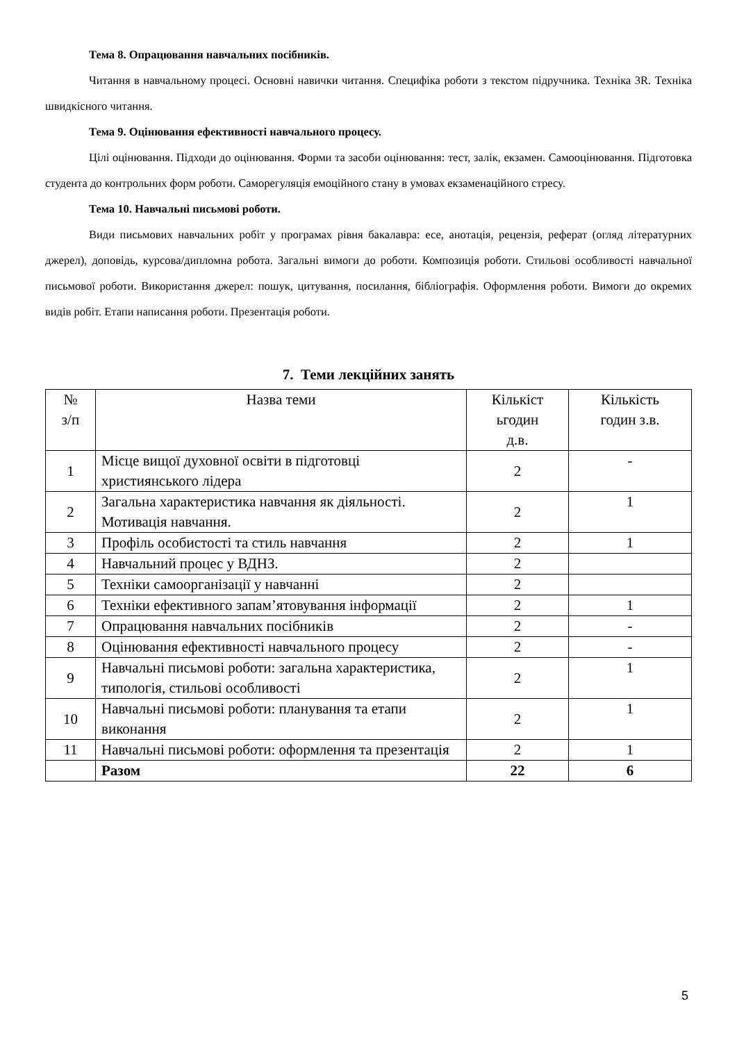Тема 8. Опрацювання навчальних посібників.
Читання в навчальному процесі. Основні навички читання. Специфіка роботи з текстом підручника. Техніка 3R. Техніка швидкісного читання.
Тема 9. Оцінювання ефективності навчального процесу.
Цілі оцінювання. Підходи до оцінювання. Форми та засоби оцінювання: тест, залік, екзамен. Самооцінювання. Підготовка студента до контрольних форм роботи. Саморегуляція емоційного стану в умовах екзаменаційного стресу.
Тема 10. Навчальні письмові роботи.
Види письмових навчальних робіт у програмах рівня бакалавра: есе, анотація, рецензія, реферат (огляд літературних джерел), доповідь, курсова/дипломна робота. Загальні вимоги до роботи. Композиція роботи. Стильові особливості навчальної письмової роботи. Використання джерел: пошук, цитування, посилання, бібліографія. Оформлення роботи. Вимоги до окремих видів робіт. Етапи написання роботи. Презентація роботи.
7. Теми лекційних занять
| № з/п | Назва теми | Кількіст ьгодин д.в. | Кількість годин з.в. |
| --- | --- | --- | --- |
| 1 | Місце вищої духовної освіти в підготовці християнського лідера | 2 | - |
| 2 | Загальна характеристика навчання як діяльності. Мотивація навчання. | 2 | 1 |
| 3 | Профіль особистості та стиль навчання | 2 | 1 |
| 4 | Навчальний процес у ВДНЗ. | 2 | |
| 5 | Техніки самоорганізації у навчанні | 2 | |
| 6 | Техніки ефективного запам’ятовування інформації | 2 | 1 |
| 7 | Опрацювання навчальних посібників | 2 | - |
| 8 | Оцінювання ефективності навчального процесу | 2 | - |
| 9 | Навчальні письмові роботи: загальна характеристика, типологія, стильові особливості | 2 | 1 |
| 10 | Навчальні письмові роботи: планування та етапи виконання | 2 | 1 |
| 11 | Навчальні письмові роботи: оформлення та презентація | 2 | 1 |
| | Разом | 22 | 6 |
5